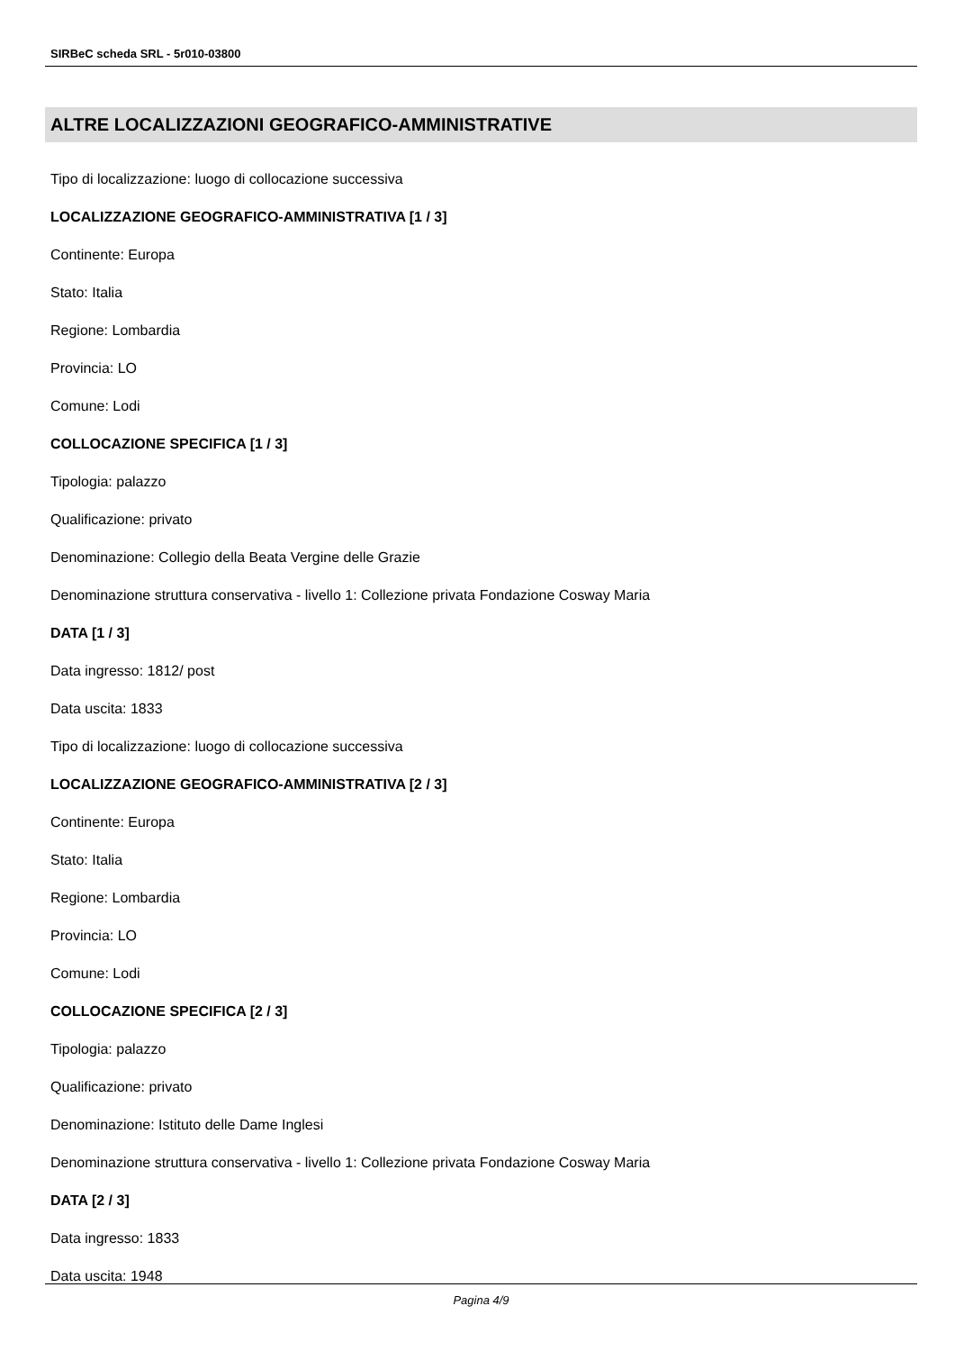SIRBeC scheda SRL - 5r010-03800
ALTRE LOCALIZZAZIONI GEOGRAFICO-AMMINISTRATIVE
Tipo di localizzazione: luogo di collocazione successiva
LOCALIZZAZIONE GEOGRAFICO-AMMINISTRATIVA [1 / 3]
Continente: Europa
Stato: Italia
Regione: Lombardia
Provincia: LO
Comune: Lodi
COLLOCAZIONE SPECIFICA [1 / 3]
Tipologia: palazzo
Qualificazione: privato
Denominazione: Collegio della Beata Vergine delle Grazie
Denominazione struttura conservativa - livello 1: Collezione privata Fondazione Cosway Maria
DATA [1 / 3]
Data ingresso: 1812/ post
Data uscita: 1833
Tipo di localizzazione: luogo di collocazione successiva
LOCALIZZAZIONE GEOGRAFICO-AMMINISTRATIVA [2 / 3]
Continente: Europa
Stato: Italia
Regione: Lombardia
Provincia: LO
Comune: Lodi
COLLOCAZIONE SPECIFICA [2 / 3]
Tipologia: palazzo
Qualificazione: privato
Denominazione: Istituto delle Dame Inglesi
Denominazione struttura conservativa - livello 1: Collezione privata Fondazione Cosway Maria
DATA [2 / 3]
Data ingresso: 1833
Data uscita: 1948
Pagina 4/9